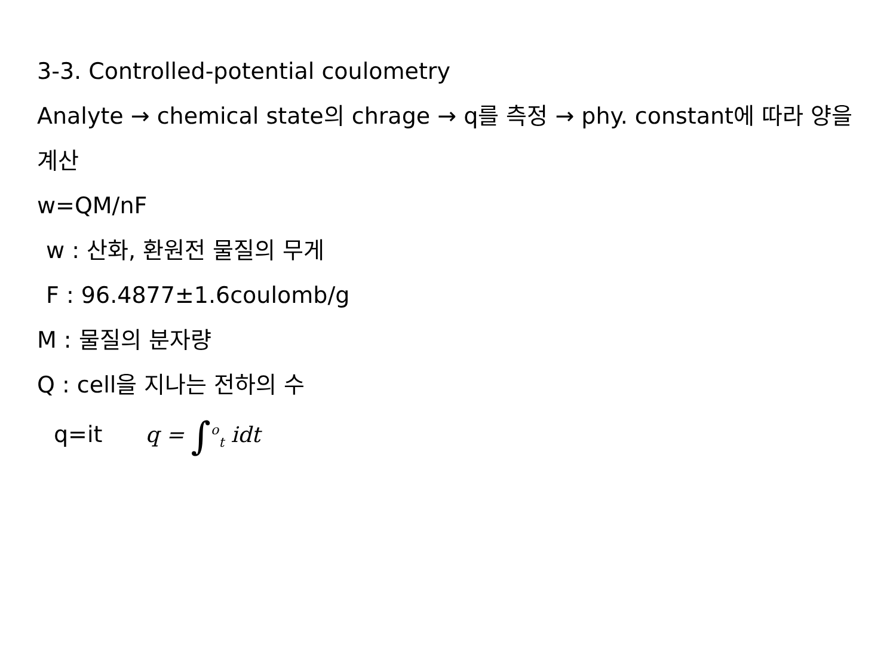3-3. Controlled-potential coulometry
Analyte → chemical state의 chrage → q를 측정 → phy. constant에 따라 양을 계산
w=QM/nF
w : 산화, 환원전 물질의 무게
F : 96.4877±1.6coulomb/g
M : 물질의 분자량
Q : cell을 지나는 전하의 수
q=it q = ∫<sup>o</sup><sub>t</sub> idt